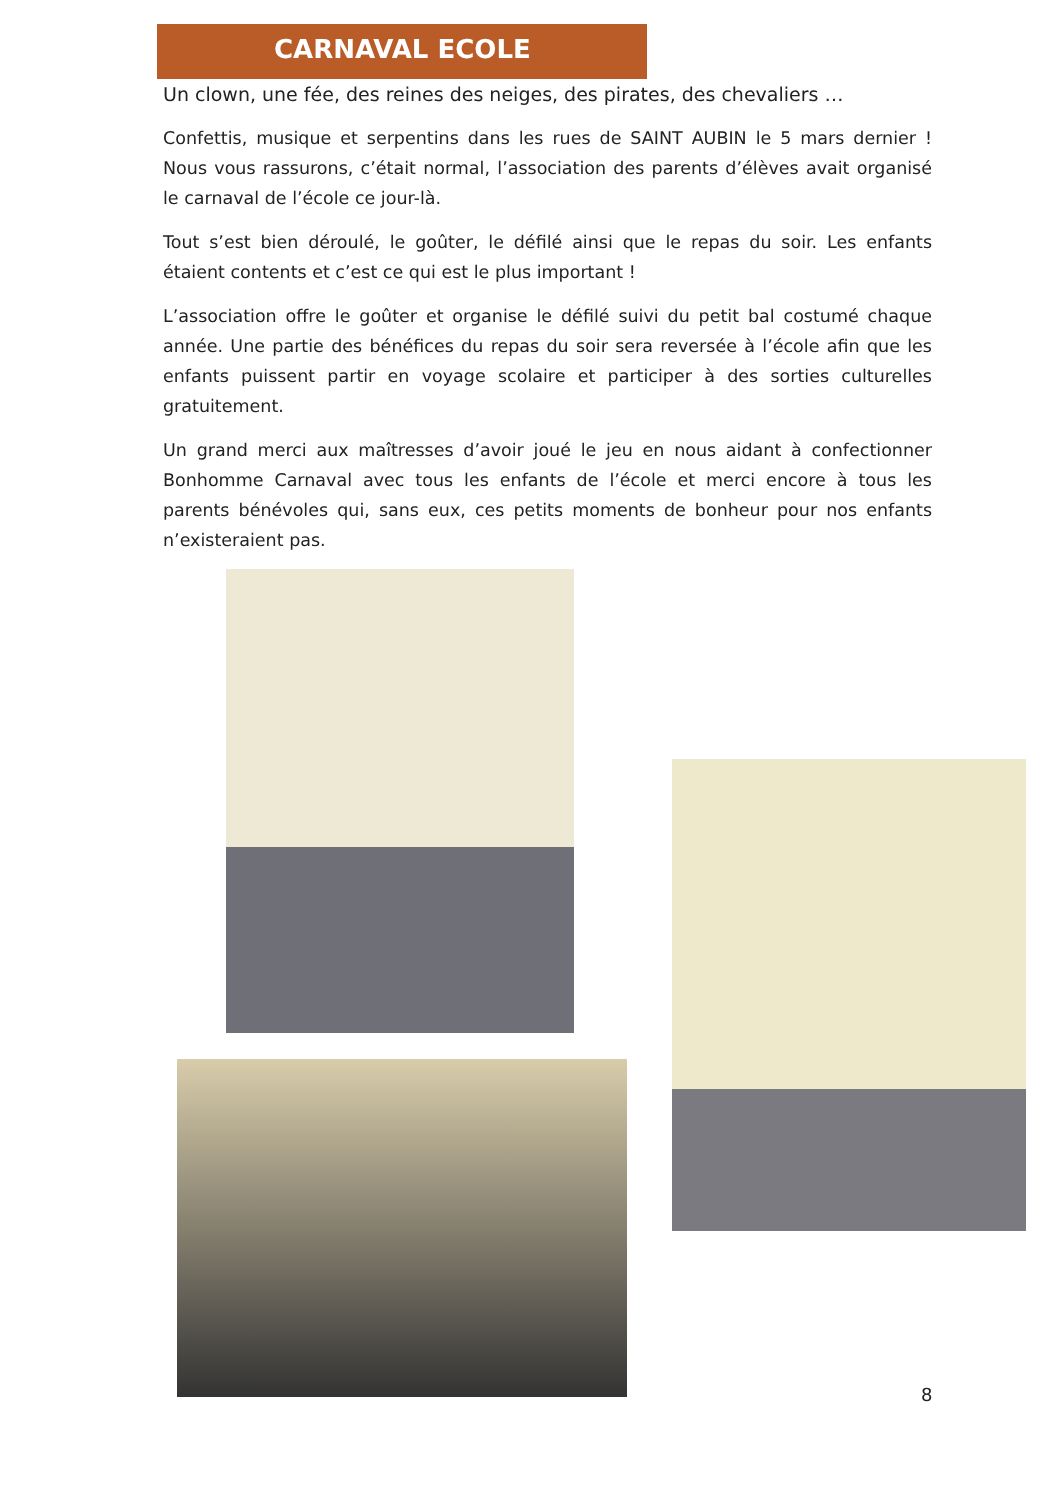CARNAVAL ECOLE
Un clown, une fée, des reines des neiges, des pirates, des chevaliers …
Confettis, musique et serpentins dans les rues de SAINT AUBIN le 5 mars dernier ! Nous vous rassurons, c’était normal, l’association des parents d’élèves avait organisé le carnaval de l’école ce jour-là.
Tout s’est bien déroulé, le goûter, le défilé ainsi que le repas du soir. Les enfants étaient contents et c’est ce qui est le plus important !
L’association offre le goûter et organise le défilé suivi du petit bal costumé chaque année. Une partie des bénéfices du repas du soir sera reversée à l’école afin que les enfants puissent partir en voyage scolaire et participer à des sorties culturelles gratuitement.
Un grand merci aux maîtresses d’avoir joué le jeu en nous aidant à confectionner Bonhomme Carnaval avec tous les enfants de l’école et merci encore à tous les parents bénévoles qui, sans eux, ces petits moments de bonheur pour nos enfants n’existeraient pas.
8